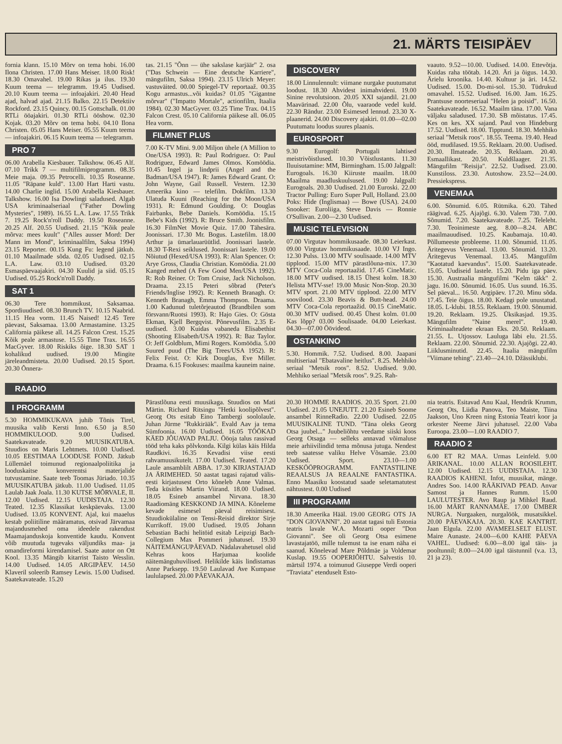21. MÄRTS TEISIPÄEV
fornia klann. 15.10 Mõrv on tema hobi. 16.00 Ilona Christen. 17.00 Hans Meiser. 18.00 Risk! 18.30 Omavahel. 19.00 Rikas ja ilus. 19.30 Kuum teema — telegramm. 19.45 Uudised. 20.10 Kuum teema — infoajakiri. 20.40 Head ajad, halvad ajad. 21.15 Balko. 22.15 Detektiiv Rockford. 23.15 Quincy. 00.15 Gottschalk. 01.00 RTLi ööajakiri. 01.30 RTLi ööshow. 02.30 Kojak. 03.20 Mõrv on tema hobi. 04.10 Ilona Christen. 05.05 Hans Meiser. 05.55 Kuum teema — infoajakiri. 06.15 Kuum teema — telegramm.
PRO 7
06.00 Arabella Kiesbauer. Talkshow. 06.45 Alf. 07.10 Trikk 7 — multifilmiprogramm. 08.35 Meie maja. 09.35 Petrocelli. 10.35 Roseanne. 11.05 "Räpane kuld". 13.00 Hart Harti vastu. 14.00 Charlie inglid. 15.00 Arabella Kiesbauer. Talkshow. 16.00 Isa Dowlingi saladused. Algab USA kriminaalseriaal ("Father Dowling Mysteries", 1989). 16.55 L.A. Law. 17.55 Trikk 7. 19.25 Rock'n'roll Daddy. 19.50 Roseanne. 20.25 Alf. 20.55 Uudised. 21.15 "Kõik peale mõrva: mees kuult" ("Alles ausser Mord: Der Mann im Mond", kriminaalfilm, Saksa 1994) 23.15 Reporter. 00.15 Kung Fu: legend jätkub. 01.10 Maailmade sõda. 02.05 Uudised. 02.15 L.A. Law. 03.10 Uudised. 03.20 Esmaspäevaajakiri. 04.30 Kuulid ja siid. 05.15 Uudised. 05.25 Rock'n'roll Daddy.
SAT 1
06.30 Tere hommikust, Saksamaa. Spordiuudised. 08.30 Brunch TV. 10.15 Naabrid. 11.15 Hea vorm. 11.45 Naised! 12.45 Tere päevast, Saksamaa. 13.00 Armastamine. 13.25 California päikese all. 14.25 Falcon Crest. 15.25 Kõik peale armastuse. 15.55 Time Trax. 16.55 MacGyver. 18.00 Riskiks õige. 18.30 SAT 1 kohalikud uudised. 19.00 Mingite järeleandmisteta. 20.00 Uudised. 20.15 Sport. 20.30 Õnnera-
tas. 21.15 "Õnn — ühe sakslase karjäär" 2. osa ("Das Schwein — Eine deutsche Karriere", mängufilm, Saksa 1994). 23.15 Ulrich Meyer: vastuväited. 00.00 Spiegel-TV reportaaž. 00.35 Kogu armastus...või kuidas? 01.05 "Gigantne mõrvar" ("Impatto Mortale", actionfilm, Itaalia 1984). 02.30 MacGyver. 03.25 Time Trax. 04.15 Falcon Crest. 05.10 California päikese all. 06.05 Hea vorm.
FILMNET PLUS
7.00 K-TV Mini. 9.00 Miljon ühele (A Million to One/USA 1993). R: Paul Rodriguez. O: Paul Rodriguez, Edward James Olmos. Komöödia. 10.45 Ingel ja lindprii (Angel and the Badman/USA 1947). R: James Edward Grant. O: John Wayne, Gail Russell. Vestern. 12.30 Ameerika kino — telefilm. Dokfilm. 13.30 Ulatuda Kuuni (Reaching for the Moon/USA 1931). R: Edmund Goulding. O: Douglas Fairbanks, Bebe Daniels. Komöödia. 15.15 Bebe's Kids (1992). R: Bruce Smith. Joonisfilm. 16.30 FilmNet Movie Quiz. 17.00 Tähesära. Joonissari. 17.30 Mr. Bogus. Lastefilm. 18.00 Arthur ja ümarlauarüütlid. Joonissari lastele. 18.30 T-Rexi seiklused. Joonissari lastele. 19.00 Nõiutud (Hexed/USA 1993). R: Alan Spencer. O: Arye Gross, Claudia Christian. Komöödia. 21.00 Kanged mehed (A Few Good Men/USA 1992). R: Rob Reiner. O: Tom Cruise, Jack Nicholson. Draama. 23.15 Peteri sõbrad (Peter's Friends/Inglise 1992). R: Kenneth Branagh. O: Kenneth Branagh, Emma Thompson. Draama. 1.00 Kadunud tuletõrjeautod (Brandbilen som försvann/Ruotsi 1993). R: Hajo Gies. O: Gösta Ekman, Kjell Bergqvist. Põnevusfilm. 2.35 E-uudised. 3.00 Kuidas vabaneda Elisabethist (Shooting Elisabeth/USA 1992). R: Baz Taylor. O: Jeff Goldblum, Mimi Rogers. Komöödia. 5.00 Suured puud (The Big Trees/USA 1952). R: Felix Feist. O: Kirk Douglas, Eve Miller. Draama. 6.15 Fookuses: maailma kauneim naine.
DISCOVERY
18.00 Linnulennult: viimane nurgake puutumatut loodust. 18.30 Ahvidest inimahvideni. 19.00 Sinine revolutsioon. 20.05 XXI sajandil. 21.00 Maavärinad. 22.00 Õlu, vaaraode vedel kuld. 22.30 Rändur. 23.00 Esimesed lennud. 23.30 X-plaanerid. 24.00 Discovery ajakiri. 01.00—02.00 Puutumatu loodus suures plaanis.
EUROSPORT
9.30 Eurogolf: Portugali lahtised meistrivõistlused. 10.30 Võistlustants. 11.30 Iluuisutamine: MM, Birmingham. 15.00 Jalgpall: Eurogoals. 16.30 Kiiruste maailm. 18.00 Maailma maadluskuulsused. 19.00 Jalgpall: Eurogoals. 20.30 Uudised. 21.00 Euroski. 22.00 Tractor Pulling: Euro Super Pull, Holland. 23.00 Poks: Hide (Inglismaa) — Bowe (USA). 24.00 Snooker: Euroliiga, Steve Davis — Ronnie O'Sullivan. 2.00—2.30 Uudised.
MUSIC TELEVISION
07.00 Virgutav hommikusaade. 08.30 Leierkast. 09.00 Virgutav hommikusaade. 10.00 VJ Ingo. 12.30 Pulss. 13.00 MTV soulisaade. 14.00 MTV tipplood. 15.00 MTV pärastlõuna-mix. 17.30 MTV Coca-Cola reportaažid. 17.45 CineMatic. 18.00 MTV uudised. 18.15 Ühest kolm. 18.30 Helista MTV-sse! 19.00 Music Non-Stop. 20.30 MTV sport. 21.00 MTV tipplood. 22.00 MTV soovilood. 23.30 Beavis & Butt-head. 24.00 MTV Coca-Cola reportaažid. 00.15 CineMatic. 00.30 MTV uudised. 00.45 Ühest kolm. 01.00 Kas lõpp? 03.00 Soulisaade. 04.00 Leierkast. 04.30—07.00 Öövideod.
OSTANKINO
5.30. Hommik. 7.52. Uudised. 8.00. Jaapani multiseriaal "Ebatavaline heitlus". 8.25. Mehhiko seriaal "Metsik roos". 8.52. Uudised. 9.00. Mehhiko seriaal "Metsik roos". 9.25. Rah-
vaauto. 9.52—10.00. Uudised. 14.00. Ettevõtja. Kuidas raha töötab. 14.20. Äri ja õigus. 14.30. Ärielu kroonika. 14.40. Kultuur ja äri. 14.52. Uudised. 15.00. Do-mi-sol. 15.30. Tüdrukud omavahel. 15.52. Uudised. 16.00. Jam. 16.25. Prantsuse noorteseriaal "Helen ja poisid". 16.50. Saatekavateade. 16.52. Maailm täna. 17.00. Vana väljaku saladused. 17.30. SB mõistatus. 17.45. Kes on kes. XX sajand. Paul von Hindeburg 17.52. Uudised. 18.00. Tipptund. 18.30. Mehhiko seriaal "Metsik roos". 18.55. Teema. 19.40. Head ööd, mudilased. 19.55. Reklaam. 20.00. Uudised. 20.30. Ilmateade. 20.35. Reklaam. 20.40. Esmaallikast. 20.50. Kuldšlaager. 21.35. Mängufilm "Reisija". 22.52. Uudised. 23.00. Kunstiloss. 23.30. Autoshow. 23.52—24.00. Pressiekspress.
VENEMAA
6.00. Sõnumid. 6.05. Rütmika. 6.20. Tähed räägivad. 6.25. Ajajõgi. 6.30. Valem 730. 7.00. Sõnumid. 7.20. Saatekavateade. 7.25. Teleleht. 7.30. Teoinimeste aeg. 8.00—8.24. ABC maailmauudised. 10.25. Kaubamaja. 10.40. Põllumeeste probleeme. 11.00. Sõnumid. 11.05. Äritegevus Venemaal. 13.00. Sõnumid. 13.20. Äritegevus Venemaal. 13.45. Mängufilm "Kaotatud kaevandus". 15.00. Saatekavateade. 15.05. Uudiseid lastele. 15.20. Pidu iga päev. 15.30. Austraalia mängufilmi "Kelm täkk" 2. jagu. 16.00. Sõnumid. 16.05. Uus suund. 16.35. Sel päeval... 16.50. Argipäev. 17.20. Minu sõda. 17.45. Teie õigus. 18.00. Kedagi pole unustatud. 18.05. L-klubi. 18.55. Reklaam. 19.00. Sõnumid. 19.20. Reklaam. 19.25. Üksikasjad. 19.35. Mängufilm "Naine merel". 19.40. Kriminaalteadete ekraan Eks. 20.50. Reklaam. 21.55. L. Utjossov. Lauluga läbi elu. 21.55. Reklaam. 22.00. Sõnumid. 22.30. Ajajõgi. 22.40. Liiklusminutid. 22.45. Itaalia mängufilm "Viimane tehing". 23.40—24.10. Džässiklubi.
RAADIO
I PROGRAMM
5.30 HOMMIKUKAVA juhib Tõnis Tirel, muusika valib Kersti Inno. 6.50 ja 8.50 HOMMIKULOOD. 9.00 Uudised. Saatekavateade. 9.20 MUUSIKATUBA. Stuudios on Maris Lehtmets. 10.00 Uudised. 10.05 EESTIMAA LOODUSE FOND. Jätkub Lüllemäel toimunud regionaalpoliitika ja looduskaitse konverentsi materjalide tutvustamine. Saate teeb Toomas Jüriado. 10.35 MUUSIKATUBA jätkub. 11.00 Uudised. 11.05 Laulab Jaak Joala. 11.30 KUTSE MÕRVALE, II. 12.00 Uudised. 12.15 UUDISTAJA. 12.30 Teated. 12.35 Klassikat keskpäevaks. 13.00 Uudised. 13.05 KONVENT. Ajal, kui maaelus kestab poliitiline määramatus, otsivad Järvamaa majandusmehed oma ideedele rakendust Maamajanduskoja konventide kaudu. Konvent võib muutuda tugevaks väljundiks maa- ja omandireformi kirendamisel. Saate autor on Ott Kool. 13.35 Mängib kitarrist Taisto Wesslin. 14.00 Uudised. 14.05 ARGIPÄEV. 14.50 Klaveril soleerib Ramsey Lewis. 15.00 Uudised. Saatekavateade. 15.20
Pärastlõuna eesti muusikaga. Stuudios on Mati Märtin. Richard Ritsingu "Hetki koolipõlvest". Georg Ots esitab Eino Tambergi soololaule. Juhan Jürme "Rukkirääk". Evald Aav ja tema Sümfoonia. 16.00 Uudised. 16.05 TÖÖKAD KÄED JÕUAVAD PALJU. Ööoja talus rassivad tööd teha kaks põlvkonda. Kilgi külas käis Hilda Raudkivi. 16.35 Kevadisi viise eesti rahvamuusikutelt. 17.00 Uudised. Teated. 17.20 Laule ansamblilt ABBA. 17.30 KIRJASTAJAD JA ÄRIMEHED. 50 aastat tagasi rajatud välis-eesti kirjastusest Orto kõneleb Anne Valmas. Teda küsitles Martin Viirand. 18.00 Uudised. 18.05 Esineb ansambel Nirvana. 18.30 Raadiomäng KESKKOND JA MINA. Kõneleme kevade esimesel päeval reisimisest. Stuudiokülaline on Tensi-Reisid direktor Sirje Kurrikoff. 19.00 Uudised. 19.05 Johann Sebastian Bachi helitöid esitab Leipzigi Bach-Collegium Max Pommeri juhatusel. 19.30 NÄITEMÄNGUPÄEVAD. Nädalavahetusel olid Kehras koos Harjumaa koolide näitemänguhuvilised. Helikilde käis lindistamas Anne Parksepp. 19.50 Laulavad Ave Kumpase laululapsed. 20.00 PÄEVAKAJA.
20.30 HOMME RAADIOS. 20.35 Sport. 21.00 Uudised. 21.05 UNEJUTT. 21.20 Esineb Soome ansambel RinneRadio. 22.00 Uudised. 22.05 MUUSIKALINE TUND. "Täna oleks Georg Otsa juubel..." Juubeliõhtu veedame siiski koos Georg Otsaga — selleks annavad võimaluse meie arhiivilindid tema mõnusa jutuga. Nendest teeb saatesse valiku Helve Võsamäe. 23.00 Uudised. Sport. 23.10—1.00 KESKÖÖPROGRAMM. FANTASTILINE REAALSUS JA REAALNE FANTASTIKA. Enno Maasiku koostatud saade seletamatutest nähtustest. 0.00 Uudised
III PROGRAMM
18.30 Ameerika Hääl. 19.00 GEORG OTS JA "DON GIOVANNI". 20 aastat tagasi tuli Estonia teatris lavale W.A. Mozarti ooper "Don Giovanni". See oli Georg Otsa esimene lavastajatöö, mille tulemust ta ise enam näha ei saanud. Kõnelevad Mare Põldmäe ja Voldemar Kuslap. 19.55 OOPERIÕHTU. Salvestis 10. märtsil 1974. a toimunud Giuseppe Verdi ooperi "Traviata" etenduselt Esto-
nia teatris. Esitavad Anu Kaal, Hendrik Krumm, Georg Ots, Liidia Panova, Teo Maiste, Tiina Jaakson, Uno Kreen ning Estonia Teatri koor ja orkester Neeme Järvi juhatusel. 22.00 Vaba Euroopa. 23.00—1.00 RAADIO 7.
RAADIO 2
6.00 ET R2 MAA. Urmas Leinfeld. 9.00 ÄRIKANAL. 10.00 ALLAN ROOSILEHT. 12.00 Uudised. 12.15 UUDISTAJA. 12.30 RAADIOS KAHENI. Infot, muusikat, mänge. Andres Soo. 14.00 RÄÄKIVAD PEAD. Anvar Samost ja Hannes Rumm. 15.00 LAULUTESTER. Avo Raup ja Mihkel Raud. 16.00 MÄRT RANNAMÄE. 17.00 ÜMBER NURGA. Nurgaaken, nurgalöök, musatsikkel. 20.00 PÄEVAKAJA. 20.30. KAE KANTRIT. Jaan Elgula. 22.00 AVAMEELSELT ELUST. Maire Aunaste. 24.00—6.00 KAHE PÄEVA VAHEL. Uudised: 6.00—8.00 igal täis- ja pooltunnil; 8.00—24.00 igal täistunnil (v.a. 13, 21 ja 23).